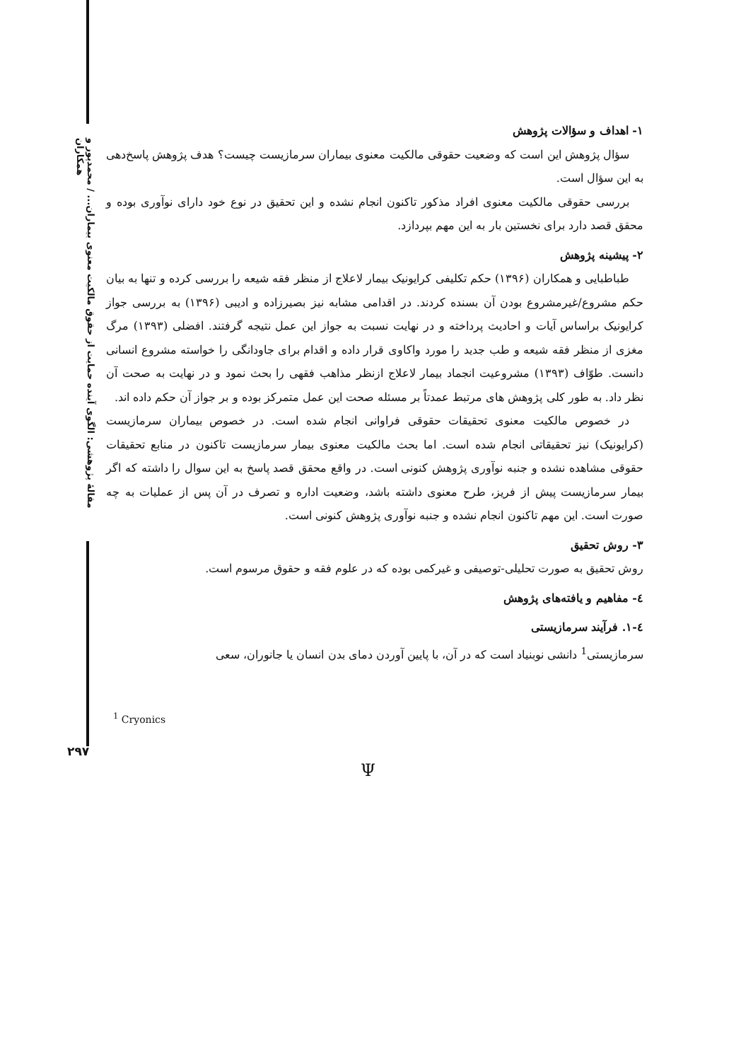مقالهٔ پژوهشی: الگوی آینده حمایت از حقوق مالکیت معنوی بیماران... / محمدپور و همکاران
۱- اهداف و سؤالات پژوهش
سؤال پژوهش این است که وضعیت حقوقی مالکیت معنوی بیماران سرمازیست چیست؟ هدف پژوهش پاسخ‌دهی به این سؤال است.
بررسی حقوقی مالکیت معنوی افراد مذکور تاکنون انجام نشده و این تحقیق در نوع خود دارای نوآوری بوده و محقق قصد دارد برای نخستین بار به این مهم بپردازد.
۲- پیشینه پژوهش
طباطبایی و همکاران (۱۳۹۶) حکم تکلیفی کرایونیک بیمار لاعلاج از منظر فقه شیعه را بررسی کرده و تنها به بیان حکم مشروع/غیرمشروع بودن آن بسنده کردند. در اقدامی مشابه نیز بصیرزاده و ادیبی (۱۳۹۶) به بررسی جواز کرایونیک براساس آیات و احادیث پرداخته و در نهایت نسبت به جواز این عمل نتیجه گرفتند. افضلی (۱۳۹۳) مرگ مغزی از منظر فقه شیعه و طب جدید را مورد واکاوی قرار داده و اقدام برای جاودانگی را خواسته مشروع انسانی دانست. طوّاف (۱۳۹۳) مشروعیت انجماد بیمار لاعلاج ازنظر مذاهب فقهی را بحث نمود و در نهایت به صحت آن نظر داد. به طور کلی پژوهش های مرتبط عمدتاً بر مسئله صحت این عمل متمرکز بوده و بر جواز آن حکم داده اند.
در خصوص مالکیت معنوی تحقیقات حقوقی فراوانی انجام شده است. در خصوص بیماران سرمازیست (کرایونیک) نیز تحقیقاتی انجام شده است. اما بحث مالکیت معنوی بیمار سرمازیست تاکنون در منابع تحقیقات حقوقی مشاهده نشده و جنبه نوآوری پژوهش کنونی است. در واقع محقق قصد پاسخ به این سوال را داشته که اگر بیمار سرمازیست پیش از فریز، طرح معنوی داشته باشد، وضعیت اداره و تصرف در آن پس از عملیات به چه صورت است. این مهم تاکنون انجام نشده و جنبه نوآوری پژوهش کنونی است.
۳- روش تحقیق
روش تحقیق به صورت تحلیلی-توصیفی و غیرکمی بوده که در علوم فقه و حقوق مرسوم است.
٤- مفاهیم و یافته‌های پژوهش
٤-۱. فرآیند سرمازیستی
سرمازیستی<sup>1</sup> دانشی نوبنیاد است که در آن، با پایین آوردن دمای بدن انسان یا جانوران، سعی
<sup>1</sup> Cryonics
۲۹۷
Ψ